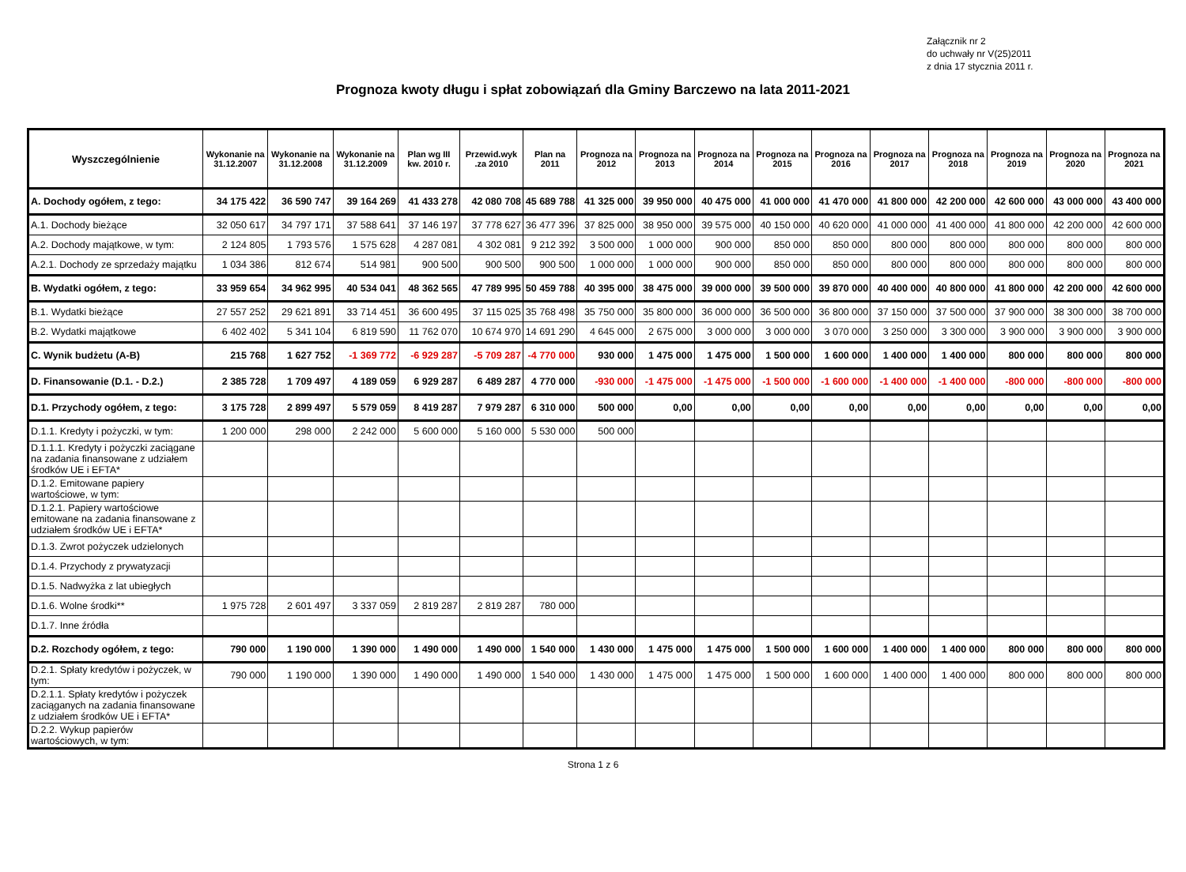Załącznik nr 2
do uchwały nr V(25)2011
z dnia 17 stycznia 2011 r.
Prognoza kwoty długu i spłat zobowiązań dla Gminy Barczewo na lata 2011-2021
| Wyszczególnienie | Wykonanie na 31.12.2007 | Wykonanie na 31.12.2008 | Wykonanie na 31.12.2009 | Plan wg III kw. 2010 r. | Przewid.wyk .za 2010 | Plan na 2011 | Prognoza na 2012 | Prognoza na 2013 | Prognoza na 2014 | Prognoza na 2015 | Prognoza na 2016 | Prognoza na 2017 | Prognoza na 2018 | Prognoza na 2019 | Prognoza na 2020 | Prognoza na 2021 |
| --- | --- | --- | --- | --- | --- | --- | --- | --- | --- | --- | --- | --- | --- | --- | --- | --- |
| A. Dochody ogółem, z tego: | 34 175 422 | 36 590 747 | 39 164 269 | 41 433 278 | 42 080 708 | 45 689 788 | 41 325 000 | 39 950 000 | 40 475 000 | 41 000 000 | 41 470 000 | 41 800 000 | 42 200 000 | 42 600 000 | 43 000 000 | 43 400 000 |
| A.1. Dochody bieżące | 32 050 617 | 34 797 171 | 37 588 641 | 37 146 197 | 37 778 627 | 36 477 396 | 37 825 000 | 38 950 000 | 39 575 000 | 40 150 000 | 40 620 000 | 41 000 000 | 41 400 000 | 41 800 000 | 42 200 000 | 42 600 000 |
| A.2. Dochody majątkowe, w tym: | 2 124 805 | 1 793 576 | 1 575 628 | 4 287 081 | 4 302 081 | 9 212 392 | 3 500 000 | 1 000 000 | 900 000 | 850 000 | 850 000 | 800 000 | 800 000 | 800 000 | 800 000 | 800 000 |
| A.2.1. Dochody ze sprzedaży majątku | 1 034 386 | 812 674 | 514 981 | 900 500 | 900 500 | 900 500 | 1 000 000 | 1 000 000 | 900 000 | 850 000 | 850 000 | 800 000 | 800 000 | 800 000 | 800 000 | 800 000 |
| B. Wydatki ogółem, z tego: | 33 959 654 | 34 962 995 | 40 534 041 | 48 362 565 | 47 789 995 | 50 459 788 | 40 395 000 | 38 475 000 | 39 000 000 | 39 500 000 | 39 870 000 | 40 400 000 | 40 800 000 | 41 800 000 | 42 200 000 | 42 600 000 |
| B.1. Wydatki bieżące | 27 557 252 | 29 621 891 | 33 714 451 | 36 600 495 | 37 115 025 | 35 768 498 | 35 750 000 | 35 800 000 | 36 000 000 | 36 500 000 | 36 800 000 | 37 150 000 | 37 500 000 | 37 900 000 | 38 300 000 | 38 700 000 |
| B.2. Wydatki majątkowe | 6 402 402 | 5 341 104 | 6 819 590 | 11 762 070 | 10 674 970 | 14 691 290 | 4 645 000 | 2 675 000 | 3 000 000 | 3 000 000 | 3 070 000 | 3 250 000 | 3 300 000 | 3 900 000 | 3 900 000 | 3 900 000 |
| C. Wynik budżetu (A-B) | 215 768 | 1 627 752 | -1 369 772 | -6 929 287 | -5 709 287 | -4 770 000 | 930 000 | 1 475 000 | 1 475 000 | 1 500 000 | 1 600 000 | 1 400 000 | 1 400 000 | 800 000 | 800 000 | 800 000 |
| D. Finansowanie (D.1. - D.2.) | 2 385 728 | 1 709 497 | 4 189 059 | 6 929 287 | 6 489 287 | 4 770 000 | -930 000 | -1 475 000 | -1 475 000 | -1 500 000 | -1 600 000 | -1 400 000 | -1 400 000 | -800 000 | -800 000 | -800 000 |
| D.1. Przychody ogółem, z tego: | 3 175 728 | 2 899 497 | 5 579 059 | 8 419 287 | 7 979 287 | 6 310 000 | 500 000 | 0,00 | 0,00 | 0,00 | 0,00 | 0,00 | 0,00 | 0,00 | 0,00 | 0,00 |
| D.1.1. Kredyty i pożyczki, w tym: | 1 200 000 | 298 000 | 2 242 000 | 5 600 000 | 5 160 000 | 5 530 000 | 500 000 | | | | | | | | | |
| D.1.1.1. Kredyty i pożyczki zaciągane na zadania finansowane z udziałem środków UE i EFTA* | | | | | | | | | | | | | | | | |
| D.1.2. Emitowane papiery wartościowe, w tym: | | | | | | | | | | | | | | | | |
| D.1.2.1. Papiery wartościowe emitowane na zadania finansowane z udziałem środków UE i EFTA* | | | | | | | | | | | | | | | | |
| D.1.3. Zwrot pożyczek udzielonych | | | | | | | | | | | | | | | | |
| D.1.4. Przychody z prywatyzacji | | | | | | | | | | | | | | | | |
| D.1.5. Nadwyżka z lat ubiegłych | | | | | | | | | | | | | | | | |
| D.1.6. Wolne środki** | 1 975 728 | 2 601 497 | 3 337 059 | 2 819 287 | 2 819 287 | 780 000 | | | | | | | | | | |
| D.1.7. Inne źródła | | | | | | | | | | | | | | | | |
| D.2. Rozchody ogółem, z tego: | 790 000 | 1 190 000 | 1 390 000 | 1 490 000 | 1 490 000 | 1 540 000 | 1 430 000 | 1 475 000 | 1 475 000 | 1 500 000 | 1 600 000 | 1 400 000 | 1 400 000 | 800 000 | 800 000 | 800 000 |
| D.2.1. Spłaty kredytów i pożyczek, w tym: | 790 000 | 1 190 000 | 1 390 000 | 1 490 000 | 1 490 000 | 1 540 000 | 1 430 000 | 1 475 000 | 1 475 000 | 1 500 000 | 1 600 000 | 1 400 000 | 1 400 000 | 800 000 | 800 000 | 800 000 |
| D.2.1.1. Spłaty kredytów i pożyczek zaciąganych na zadania finansowane z udziałem środków UE i EFTA* | | | | | | | | | | | | | | | | |
| D.2.2. Wykup papierów wartościowych, w tym: | | | | | | | | | | | | | | | | |
Strona 1 z 6